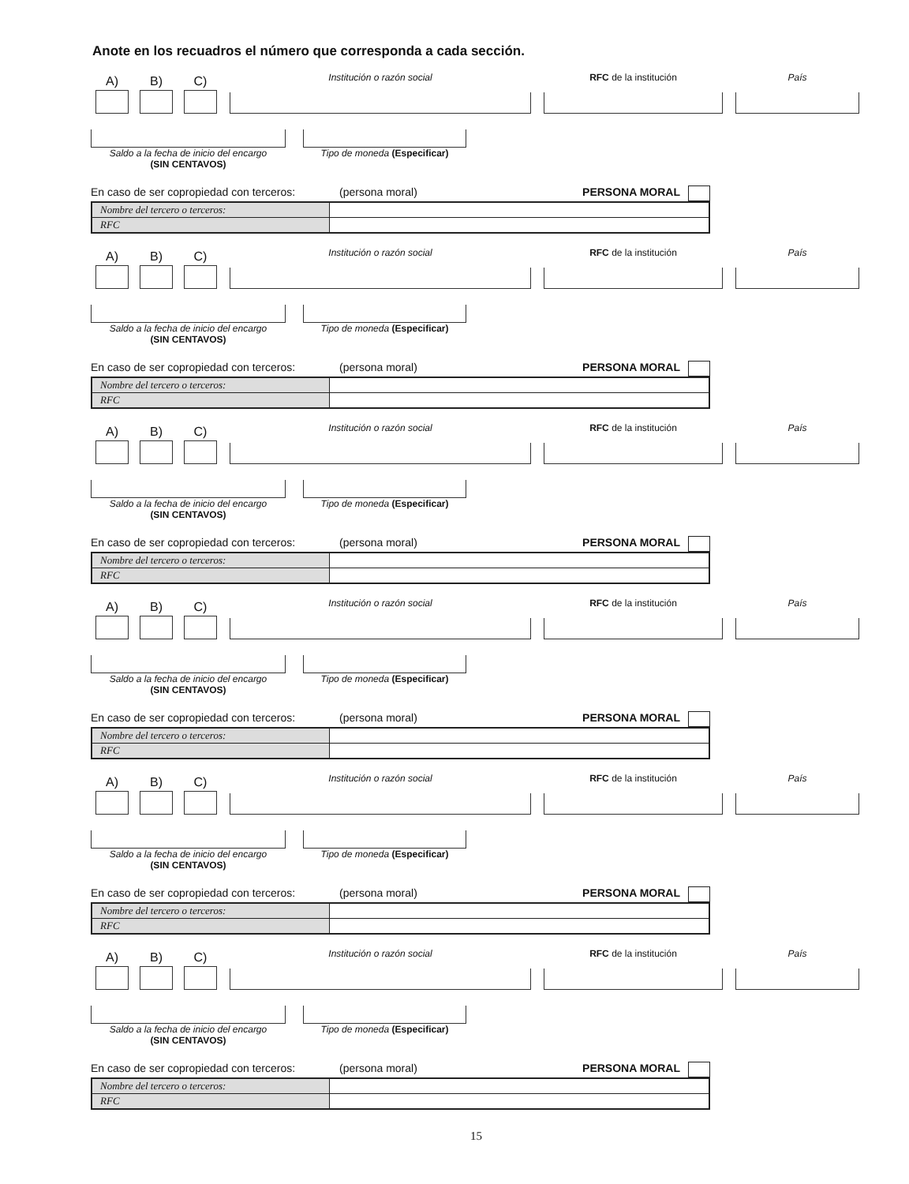Anote en los recuadros el número que corresponda a cada sección.
A) B) C)
Institución o razón social
RFC de la institución
País
Saldo a la fecha de inicio del encargo
(SIN CENTAVOS)
Tipo de moneda (Especificar)
En caso de ser copropiedad con terceros: (persona moral) PERSONA MORAL
| Nombre del tercero o terceros: | |
| RFC | |
A) B) C)
Institución o razón social
RFC de la institución
País
Saldo a la fecha de inicio del encargo
(SIN CENTAVOS)
Tipo de moneda (Especificar)
En caso de ser copropiedad con terceros: (persona moral) PERSONA MORAL
| Nombre del tercero o terceros: | |
| RFC | |
A) B) C)
Institución o razón social
RFC de la institución
País
Saldo a la fecha de inicio del encargo
(SIN CENTAVOS)
Tipo de moneda (Especificar)
En caso de ser copropiedad con terceros: (persona moral) PERSONA MORAL
| Nombre del tercero o terceros: | |
| RFC | |
A) B) C)
Institución o razón social
RFC de la institución
País
Saldo a la fecha de inicio del encargo
(SIN CENTAVOS)
Tipo de moneda (Especificar)
En caso de ser copropiedad con terceros: (persona moral) PERSONA MORAL
| Nombre del tercero o terceros: | |
| RFC | |
A) B) C)
Institución o razón social
RFC de la institución
País
Saldo a la fecha de inicio del encargo
(SIN CENTAVOS)
Tipo de moneda (Especificar)
En caso de ser copropiedad con terceros: (persona moral) PERSONA MORAL
| Nombre del tercero o terceros: | |
| RFC | |
A) B) C)
Institución o razón social
RFC de la institución
País
Saldo a la fecha de inicio del encargo
(SIN CENTAVOS)
Tipo de moneda (Especificar)
En caso de ser copropiedad con terceros: (persona moral) PERSONA MORAL
| Nombre del tercero o terceros: | |
| RFC | |
15